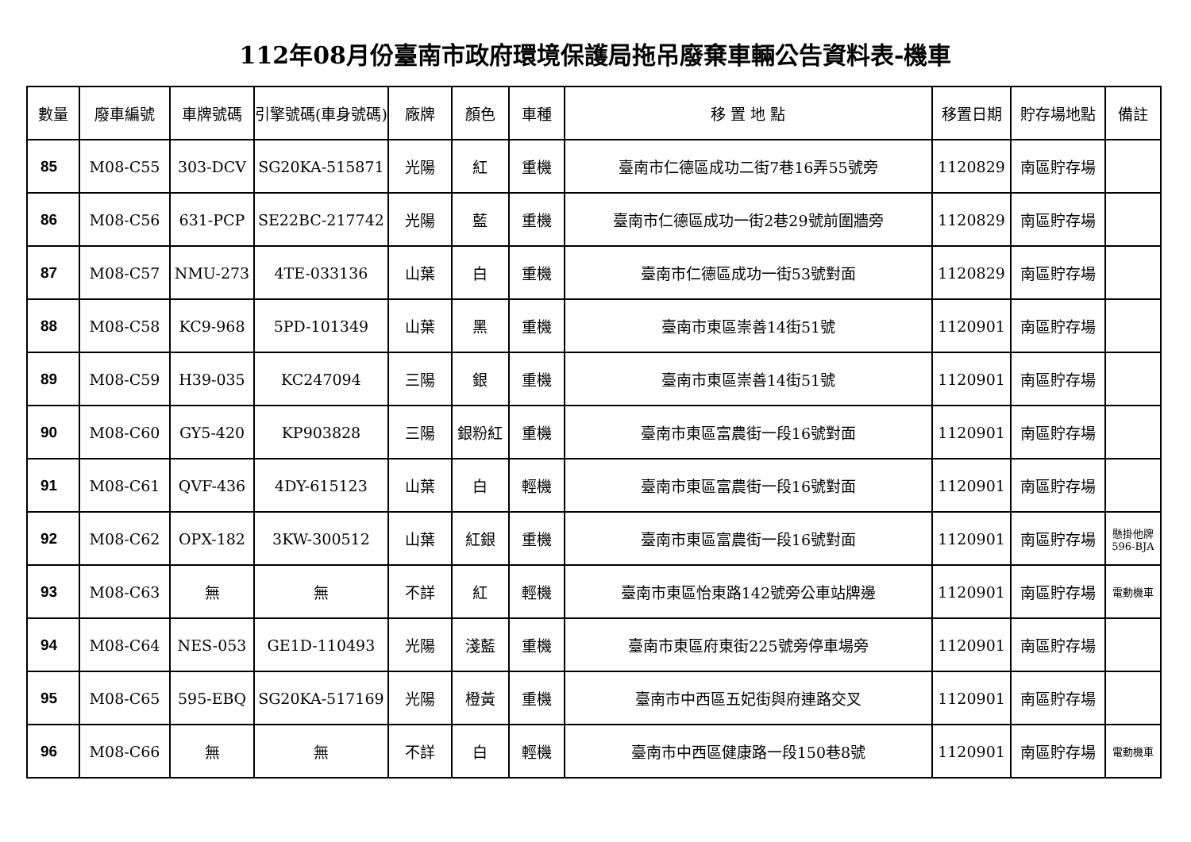112年08月份臺南市政府環境保護局拖吊廢棄車輛公告資料表-機車
| 數量 | 廢車編號 | 車牌號碼 | 引擎號碼(車身號碼) | 廠牌 | 顏色 | 車種 | 移 置 地 點 | 移置日期 | 貯存場地點 | 備註 |
| --- | --- | --- | --- | --- | --- | --- | --- | --- | --- | --- |
| 85 | M08-C55 | 303-DCV | SG20KA-515871 | 光陽 | 紅 | 重機 | 臺南市仁德區成功二街7巷16弄55號旁 | 1120829 | 南區貯存場 | |
| 86 | M08-C56 | 631-PCP | SE22BC-217742 | 光陽 | 藍 | 重機 | 臺南市仁德區成功一街2巷29號前圍牆旁 | 1120829 | 南區貯存場 | |
| 87 | M08-C57 | NMU-273 | 4TE-033136 | 山葉 | 白 | 重機 | 臺南市仁德區成功一街53號對面 | 1120829 | 南區貯存場 | |
| 88 | M08-C58 | KC9-968 | 5PD-101349 | 山葉 | 黑 | 重機 | 臺南市東區崇善14街51號 | 1120901 | 南區貯存場 | |
| 89 | M08-C59 | H39-035 | KC247094 | 三陽 | 銀 | 重機 | 臺南市東區崇善14街51號 | 1120901 | 南區貯存場 | |
| 90 | M08-C60 | GY5-420 | KP903828 | 三陽 | 銀粉紅 | 重機 | 臺南市東區富農街一段16號對面 | 1120901 | 南區貯存場 | |
| 91 | M08-C61 | QVF-436 | 4DY-615123 | 山葉 | 白 | 輕機 | 臺南市東區富農街一段16號對面 | 1120901 | 南區貯存場 | |
| 92 | M08-C62 | OPX-182 | 3KW-300512 | 山葉 | 紅銀 | 重機 | 臺南市東區富農街一段16號對面 | 1120901 | 南區貯存場 | 懸掛他牌596-BJA |
| 93 | M08-C63 | 無 | 無 | 不詳 | 紅 | 輕機 | 臺南市東區怡東路142號旁公車站牌邊 | 1120901 | 南區貯存場 | 電動機車 |
| 94 | M08-C64 | NES-053 | GE1D-110493 | 光陽 | 淺藍 | 重機 | 臺南市東區府東街225號旁停車場旁 | 1120901 | 南區貯存場 | |
| 95 | M08-C65 | 595-EBQ | SG20KA-517169 | 光陽 | 橙黃 | 重機 | 臺南市中西區五妃街與府連路交叉 | 1120901 | 南區貯存場 | |
| 96 | M08-C66 | 無 | 無 | 不詳 | 白 | 輕機 | 臺南市中西區健康路一段150巷8號 | 1120901 | 南區貯存場 | 電動機車 |